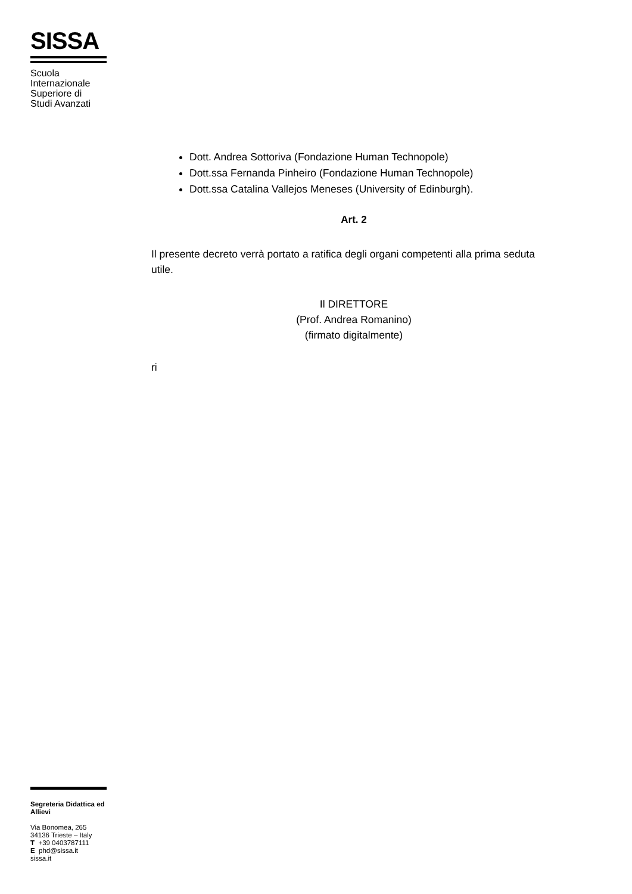SISSA
Scuola
Internazionale
Superiore di
Studi Avanzati
Dott. Andrea Sottoriva (Fondazione Human Technopole)
Dott.ssa Fernanda Pinheiro (Fondazione Human Technopole)
Dott.ssa Catalina Vallejos Meneses (University of Edinburgh).
Art. 2
Il presente decreto verrà portato a ratifica degli organi competenti alla prima seduta utile.
Il DIRETTORE
(Prof. Andrea Romanino)
(firmato digitalmente)
ri
Segreteria Didattica ed Allievi
Via Bonomea, 265
34136 Trieste – Italy
T +39 0403787111
E phd@sissa.it
sissa.it